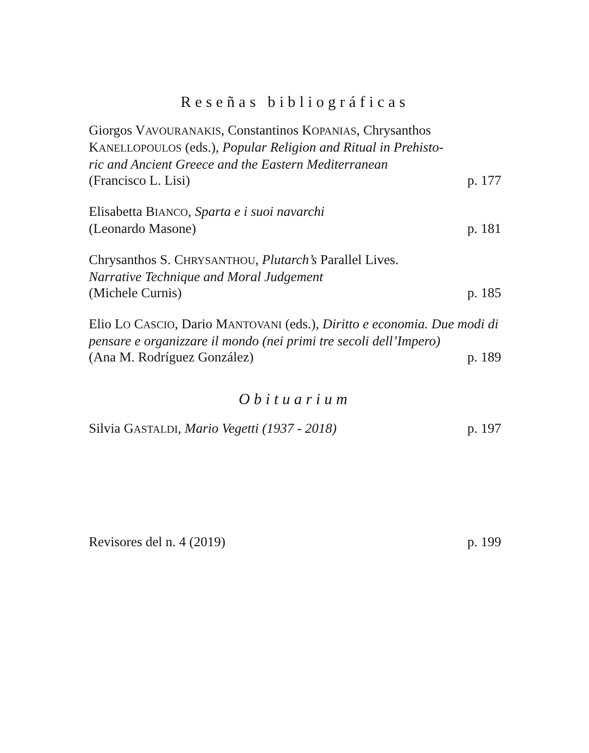Reseñas bibliográficas
Giorgos VAVOURANAKIS, Constantinos KOPANIAS, Chrysanthos KANELLOPOULOS (eds.), Popular Religion and Ritual in Prehisto-
ric and Ancient Greece and the Eastern Mediterranean
(Francisco L. Lisi) p. 177
Elisabetta BIANCO, Sparta e i suoi navarchi
(Leonardo Masone) p. 181
Chrysanthos S. CHRYSANTHOU, Plutarch’s Parallel Lives.
Narrative Technique and Moral Judgement
(Michele Curnis) p. 185
Elio LO CASCIO, Dario MANTOVANI (eds.), Diritto e economia. Due modi di pensare e organizzare il mondo (nei primi tre secoli dell’Impero)
(Ana M. Rodríguez González) p. 189
Obituarium
Silvia GASTALDI, Mario Vegetti (1937 - 2018) p. 197
Revisores del n. 4 (2019) p. 199